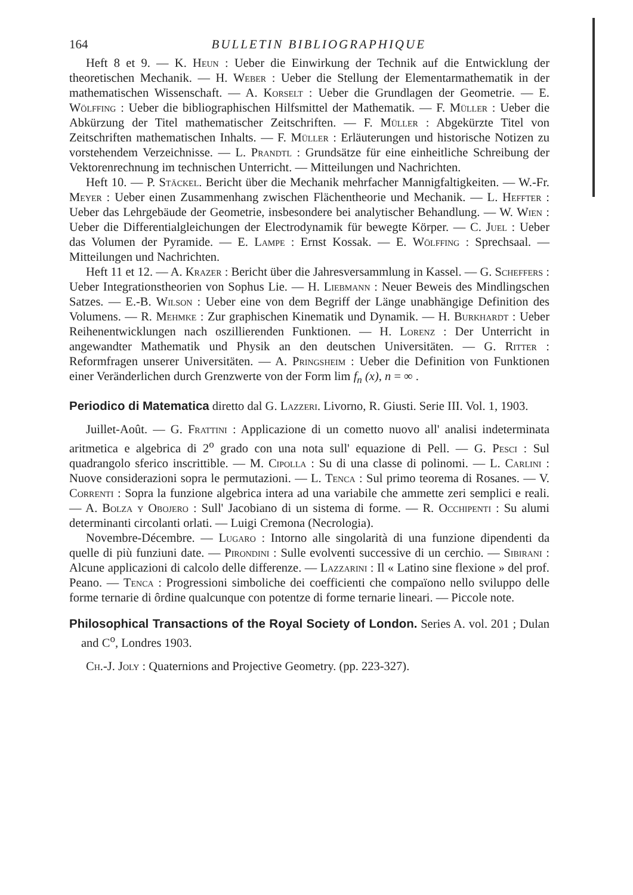164 BULLETIN BIBLIOGRAPHIQUE
Heft 8 et 9. — K. Heun : Ueber die Einwirkung der Technik auf die Entwicklung der theoretischen Mechanik. — H. Weber : Ueber die Stellung der Elementarmathematik in der mathematischen Wissenschaft. — A. Korselt : Ueber die Grundlagen der Geometrie. — E. Wölffing : Ueber die bibliographischen Hilfsmittel der Mathematik. — F. Müller : Ueber die Abkürzung der Titel mathematischer Zeitschriften. — F. Müller : Abgekürzte Titel von Zeitschriften mathematischen Inhalts. — F. Müller : Erläuterungen und historische Notizen zu vorstehendem Verzeichnisse. — L. Prandtl : Grundsätze für eine einheitliche Schreibung der Vektorenrechnung im technischen Unterricht. — Mitteilungen und Nachrichten.
Heft 10. — P. Stäckel. Bericht über die Mechanik mehrfacher Mannigfaltigkeiten. — W.-Fr. Meyer : Ueber einen Zusammenhang zwischen Flächentheorie und Mechanik. — L. Heffter : Ueber das Lehrgebäude der Geometrie, insbesondere bei analytischer Behandlung. — W. Wien : Ueber die Differentialgleichungen der Electrodynamik für bewegte Körper. — C. Juel : Ueber das Volumen der Pyramide. — E. Lampe : Ernst Kossak. — E. Wölffing : Sprechsaal. — Mitteilungen und Nachrichten.
Heft 11 et 12. — A. Krazer : Bericht über die Jahresversammlung in Kassel. — G. Scheffers : Ueber Integrationstheorien von Sophus Lie. — H. Liebmann : Neuer Beweis des Mindlingschen Satzes. — E.-B. Wilson : Ueber eine von dem Begriff der Länge unabhängige Definition des Volumens. — R. Mehmke : Zur graphischen Kinematik und Dynamik. — H. Burkhardt : Ueber Reihenentwicklungen nach oszillierenden Funktionen. — H. Lorenz : Der Unterricht in angewandter Mathematik und Physik an den deutschen Universitäten. — G. Ritter : Reformfragen unserer Universitäten. — A. Pringsheim : Ueber die Definition von Funktionen einer Veränderlichen durch Grenzwerte von der Form lim f<sub>n</sub> (x), n = ∞ .
Periodico di Matematica diretto dal G. Lazzeri. Livorno, R. Giusti. Serie III. Vol. 1, 1903.
Juillet-Août. — G. Frattini : Applicazione di un cometto nuovo all' analisi indeterminata aritmetica e algebrica di 2<sup>o</sup> grado con una nota sull' equazione di Pell. — G. Pesci : Sul quadrangolo sferico inscrittible. — M. Cipolla : Su di una classe di polinomi. — L. Carlini : Nuove considerazioni sopra le permutazioni. — L. Tenca : Sul primo teorema di Rosanes. — V. Correnti : Sopra la funzione algebrica intera ad una variabile che ammette zeri semplici e reali. — A. Bolza y Obojero : Sull' Jacobiano di un sistema di forme. — R. Occhipenti : Su alumi determinanti circolanti orlati. — Luigi Cremona (Necrologia).
Novembre-Décembre. — Lugaro : Intorno alle singolarità di una funzione dipendenti da quelle di più funziuni date. — Pirondini : Sulle evolventi successive di un cerchio. — Sibirani : Alcune applicazioni di calcolo delle differenze. — Lazzarini : Il « Latino sine flexione » del prof. Peano. — Tenca : Progressioni simboliche dei coefficienti che compaïono nello sviluppo delle forme ternarie di ôrdine qualcunque con potentze di forme ternarie lineari. — Piccole note.
Philosophical Transactions of the Royal Society of London. Series A. vol. 201 ; Dulan and C<sup>o</sup>, Londres 1903.
Ch.-J. Joly : Quaternions and Projective Geometry. (pp. 223-327).